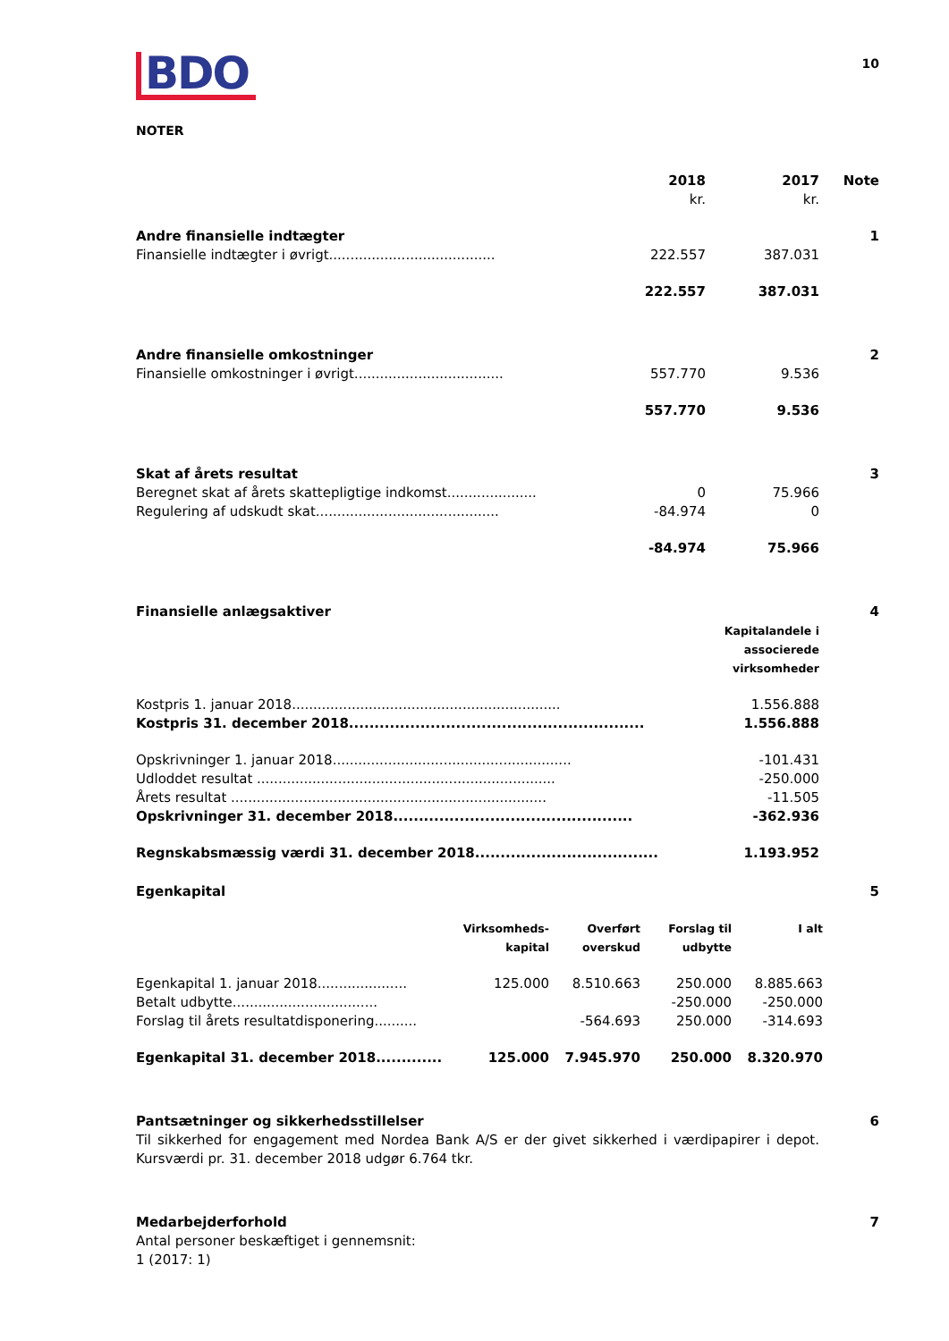BDO
10
NOTER
| | 2018 | 2017 | Note |
| | kr. | kr. | |
| Andre finansielle indtægter | | | 1 |
| Finansielle indtægter i øvrigt....................................... | 222.557 | 387.031 | |
| | 222.557 | 387.031 | |
| Andre finansielle omkostninger | | | 2 |
| Finansielle omkostninger i øvrigt................................... | 557.770 | 9.536 | |
| | 557.770 | 9.536 | |
| Skat af årets resultat | | | 3 |
| Beregnet skat af årets skattepligtige indkomst..................... | 0 | 75.966 | |
| Regulering af udskudt skat........................................... | -84.974 | 0 | |
| | -84.974 | 75.966 | |
| Finansielle anlægsaktiver | | 4 |
| | Kapitalandele i associerede virksomheder | |
| Kostpris 1. januar 2018............................................................... | 1.556.888 | |
| Kostpris 31. december 2018.......................................................... | 1.556.888 | |
| Opskrivninger 1. januar 2018........................................................ | -101.431 | |
| Udloddet resultat ...................................................................... | -250.000 | |
| Årets resultat .......................................................................... | -11.505 | |
| Opskrivninger 31. december 2018............................................... | -362.936 | |
| Regnskabsmæssig værdi 31. december 2018.................................... | 1.193.952 | |
| Egenkapital | | | | | 5 |
| | Virksomheds- kapital | Overført overskud | Forslag til udbytte | I alt | |
| Egenkapital 1. januar 2018..................... | 125.000 | 8.510.663 | 250.000 | 8.885.663 | |
| Betalt udbytte.................................. | | | -250.000 | -250.000 | |
| Forslag til årets resultatdisponering.......... | | -564.693 | 250.000 | -314.693 | |
| Egenkapital 31. december 2018............. | 125.000 | 7.945.970 | 250.000 | 8.320.970 | |
Pantsætninger og sikkerhedsstillelser
6
Til sikkerhed for engagement med Nordea Bank A/S er der givet sikkerhed i værdipapirer i depot. Kursværdi pr. 31. december 2018 udgør 6.764 tkr.
Medarbejderforhold 7
Antal personer beskæftiget i gennemsnit:
1 (2017: 1)